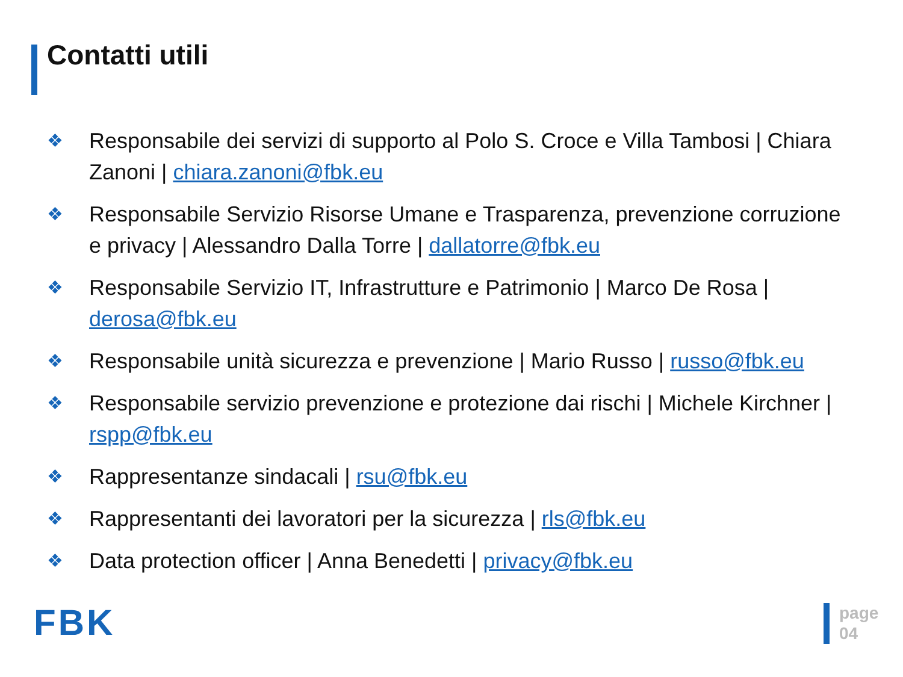Contatti utili
❖ Responsabile dei servizi di supporto al Polo S. Croce e Villa Tambosi | Chiara Zanoni | chiara.zanoni@fbk.eu
❖ Responsabile Servizio Risorse Umane e Trasparenza, prevenzione corruzione e privacy | Alessandro Dalla Torre | dallatorre@fbk.eu
❖ Responsabile Servizio IT, Infrastrutture e Patrimonio | Marco De Rosa | derosa@fbk.eu
❖ Responsabile unità sicurezza e prevenzione | Mario Russo | russo@fbk.eu
❖ Responsabile servizio prevenzione e protezione dai rischi | Michele Kirchner | rspp@fbk.eu
❖ Rappresentanze sindacali | rsu@fbk.eu
❖ Rappresentanti dei lavoratori per la sicurezza | rls@fbk.eu
❖ Data protection officer | Anna Benedetti | privacy@fbk.eu
FBK
page
04